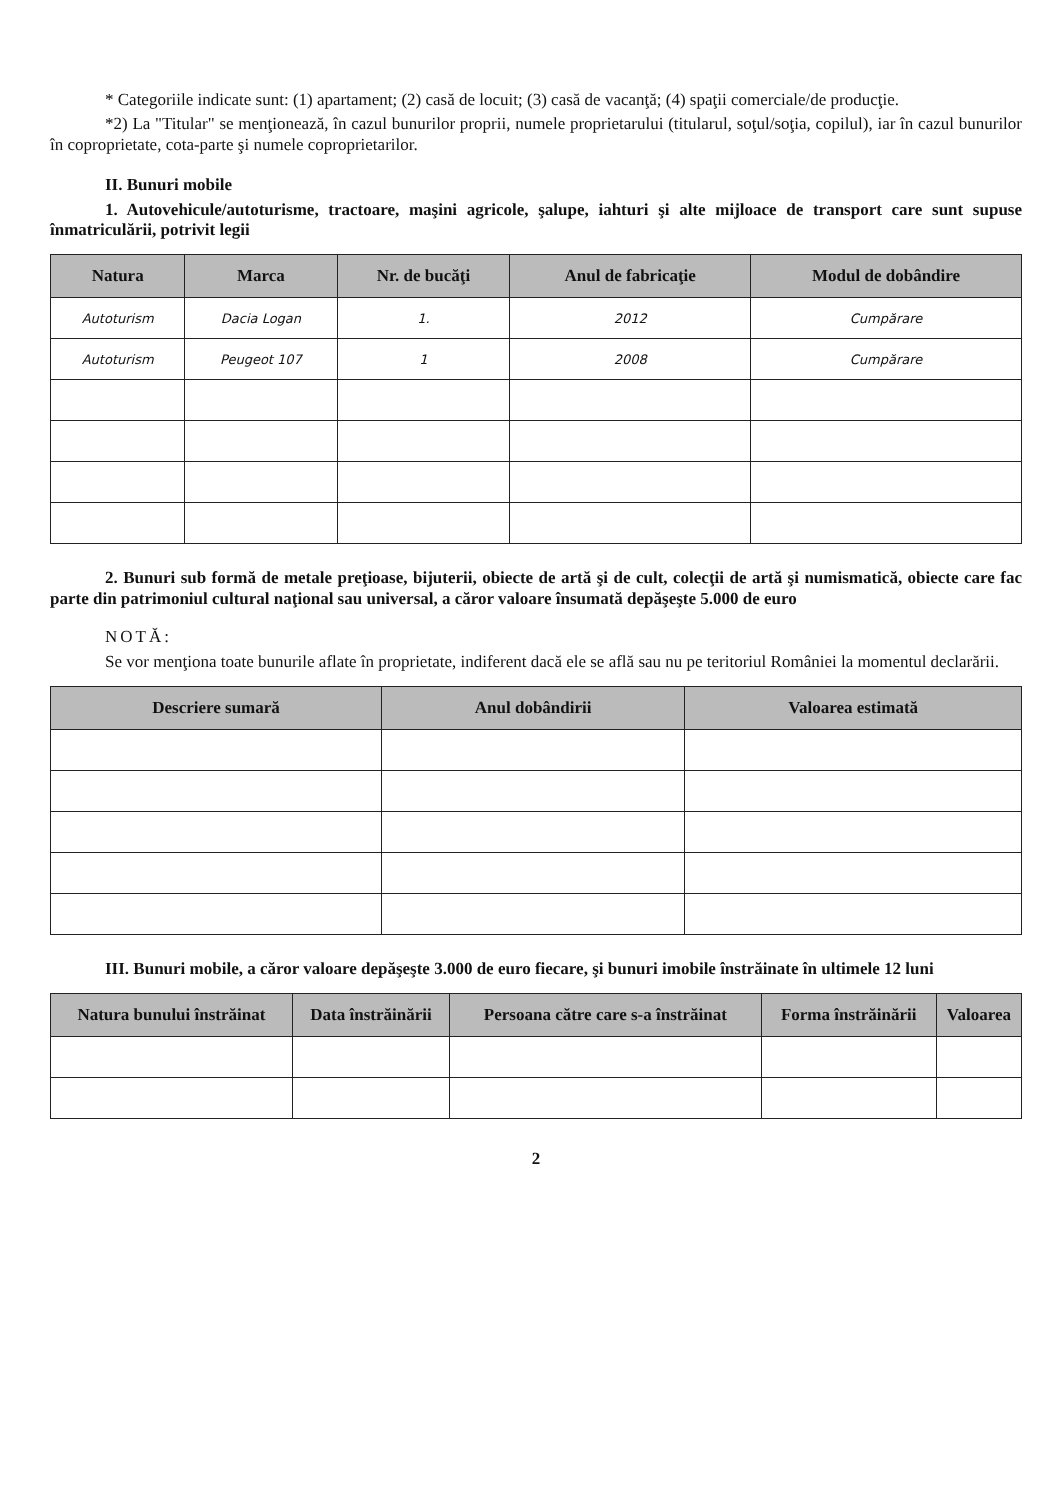* Categoriile indicate sunt: (1) apartament; (2) casă de locuit; (3) casă de vacanţă; (4) spaţii comerciale/de producţie.
*2) La "Titular" se menţionează, în cazul bunurilor proprii, numele proprietarului (titularul, soţul/soţia, copilul), iar în cazul bunurilor în coproprietate, cota-parte şi numele coproprietarilor.
II. Bunuri mobile
1. Autovehicule/autoturisme, tractoare, maşini agricole, şalupe, iahturi şi alte mijloace de transport care sunt supuse înmatriculării, potrivit legii
| Natura | Marca | Nr. de bucăţi | Anul de fabricaţie | Modul de dobândire |
| --- | --- | --- | --- | --- |
| Autoturism | Dacia Logan | 1. | 2012 | Cumpărare |
| Autoturism | Peugeot 107 | 1 | 2008 | Cumpărare |
2. Bunuri sub formă de metale preţioase, bijuterii, obiecte de artă şi de cult, colecţii de artă şi numismatică, obiecte care fac parte din patrimoniul cultural naţional sau universal, a căror valoare însumată depăşeşte 5.000 de euro
NOTĂ:
Se vor menţiona toate bunurile aflate în proprietate, indiferent dacă ele se află sau nu pe teritoriul României la momentul declarării.
| Descriere sumară | Anul dobândirii | Valoarea estimată |
| --- | --- | --- |
III. Bunuri mobile, a căror valoare depăşeşte 3.000 de euro fiecare, şi bunuri imobile înstrăinate în ultimele 12 luni
| Natura bunului înstrăinat | Data înstrăinării | Persoana către care s-a înstrăinat | Forma înstrăinării | Valoarea |
| --- | --- | --- | --- | --- |
2